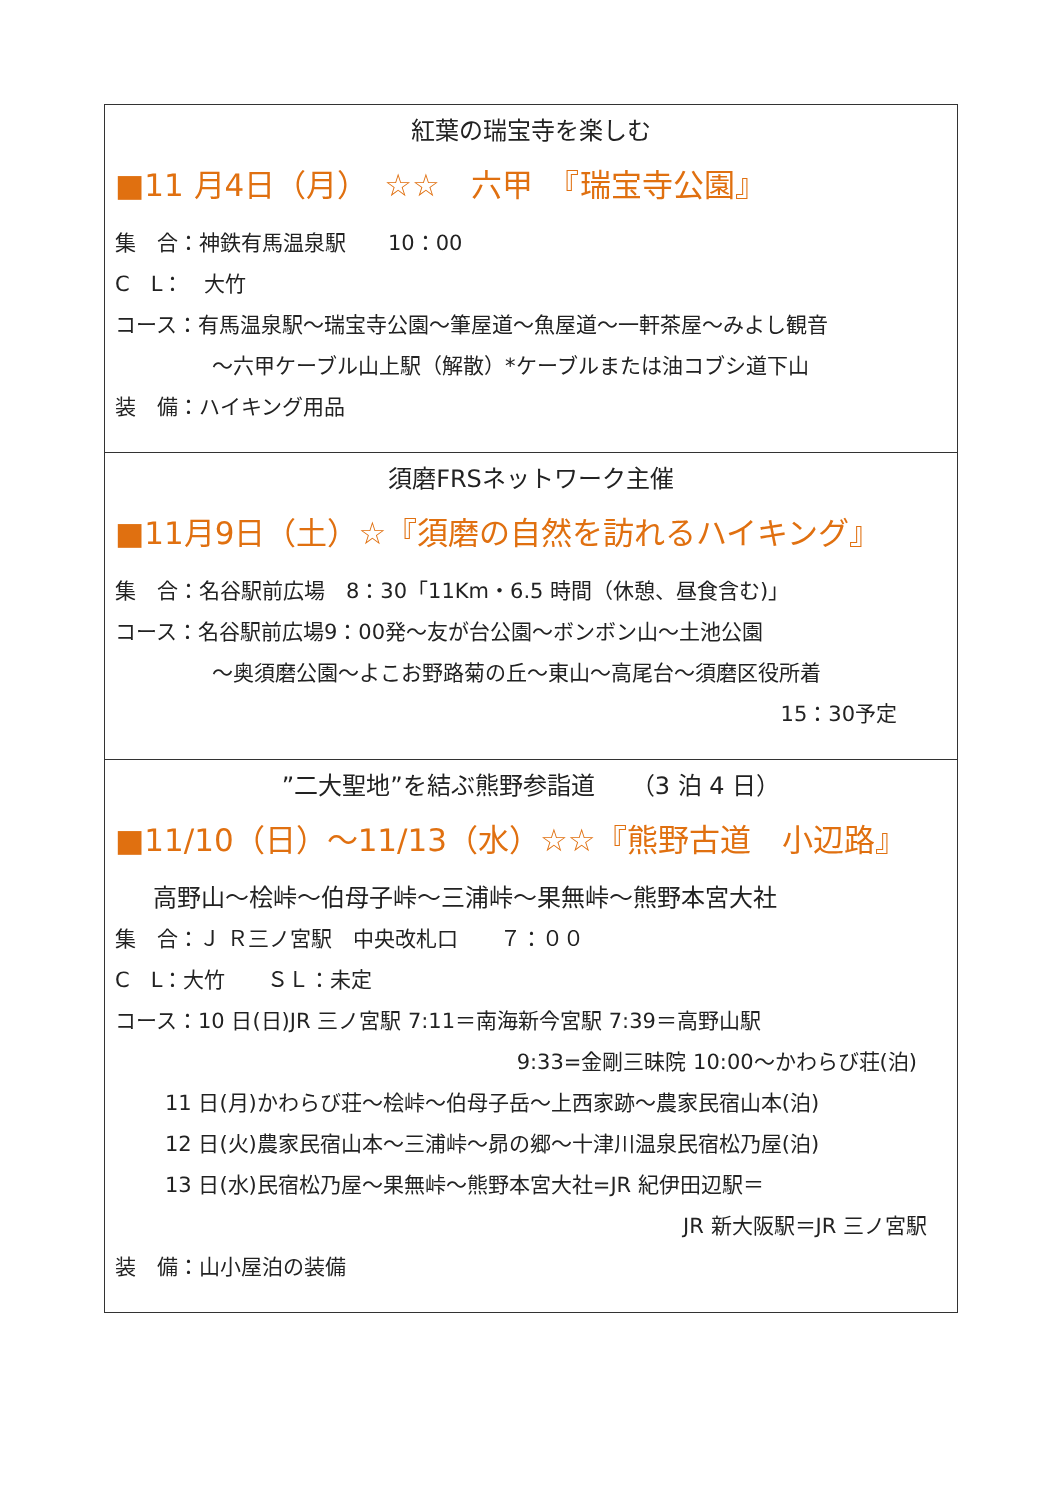紅葉の瑞宝寺を楽しむ
■11 月4日（月）　☆☆　六甲　『瑞宝寺公園』
集　合：神鉄有馬温泉駅　　10：00
C　L：　大竹
コース：有馬温泉駅～瑞宝寺公園～筆屋道～魚屋道～一軒茶屋～みよし観音
～六甲ケーブル山上駅（解散）*ケーブルまたは油コブシ道下山
装　備：ハイキング用品
須磨FRSネットワーク主催
■11月9日（土）☆『須磨の自然を訪れるハイキング』
集　合：名谷駅前広場　8：30「11Km・6.5 時間（休憩、昼食含む)」
コース：名谷駅前広場9：00発～友が台公園～ボンボン山～土池公園
～奥須磨公園～よこお野路菊の丘～東山～高尾台～須磨区役所着
15：30予定
”二大聖地”を結ぶ熊野参詣道　　（3 泊 4 日）
■11/10（日）～11/13（水）☆☆『熊野古道　小辺路』
高野山～桧峠～伯母子峠～三浦峠～果無峠～熊野本宮大社
集　合：Ｊ Ｒ三ノ宮駅　中央改札口　　７：００
C　L：大竹　　ＳＬ：未定
コース：10 日(日)JR 三ノ宮駅 7:11＝南海新今宮駅 7:39＝高野山駅
9:33=金剛三昧院 10:00～かわらび荘(泊)
11 日(月)かわらび荘～桧峠～伯母子岳～上西家跡～農家民宿山本(泊)
12 日(火)農家民宿山本～三浦峠～昴の郷～十津川温泉民宿松乃屋(泊)
13 日(水)民宿松乃屋～果無峠～熊野本宮大社=JR 紀伊田辺駅＝
JR 新大阪駅＝JR 三ノ宮駅
装　備：山小屋泊の装備